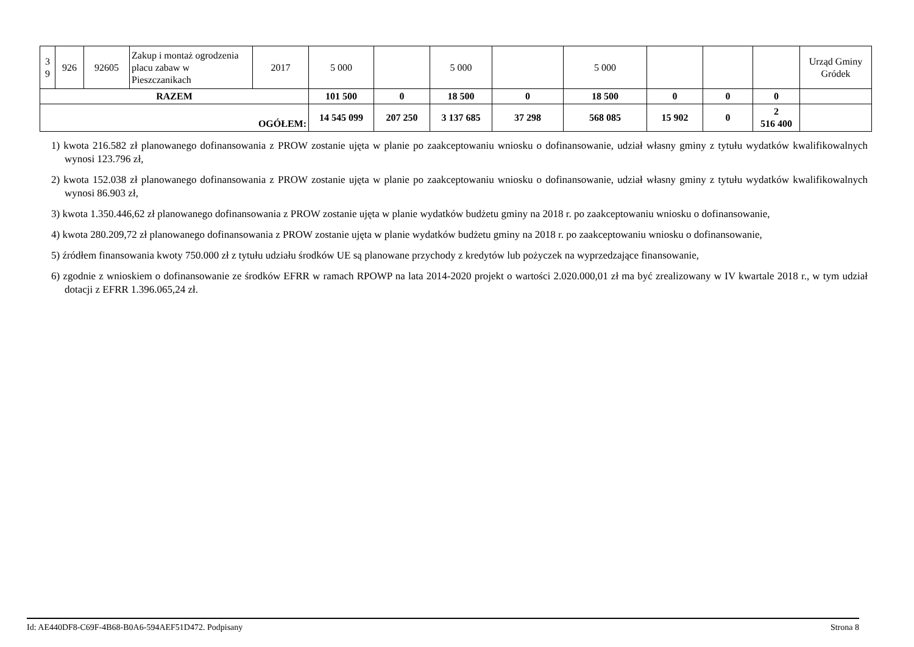| 3 9 | 926 | 92605 | Zakup i montaż ogrodzenia placu zabaw w Pieszczanikach | 2017 | 5 000 | | 5 000 | | 5 000 | | | | Urząd Gminy Gródek |
| RAZEM | | | | | 101 500 | 0 | 18 500 | 0 | 18 500 | 0 | 0 | 0 | |
| OGÓŁEM: | | | | | 14 545 099 | 207 250 | 3 137 685 | 37 298 | 568 085 | 15 902 | 0 | 2 516 400 | |
1) kwota 216.582 zł planowanego dofinansowania z PROW zostanie ujęta w planie po zaakceptowaniu wniosku o dofinansowanie, udział własny gminy z tytułu wydatków kwalifikowalnych wynosi 123.796 zł,
2) kwota 152.038 zł planowanego dofinansowania z PROW zostanie ujęta w planie po zaakceptowaniu wniosku o dofinansowanie, udział własny gminy z tytułu wydatków kwalifikowalnych wynosi 86.903 zł,
3) kwota 1.350.446,62 zł planowanego dofinansowania z PROW zostanie ujęta w planie wydatków budżetu gminy na 2018 r. po zaakceptowaniu wniosku o dofinansowanie,
4) kwota 280.209,72 zł planowanego dofinansowania z PROW zostanie ujęta w planie wydatków budżetu gminy na 2018 r. po zaakceptowaniu wniosku o dofinansowanie,
5) źródłem finansowania kwoty 750.000 zł z tytułu udziału środków UE są planowane przychody z kredytów lub pożyczek na wyprzedzające finansowanie,
6) zgodnie z wnioskiem o dofinansowanie ze środków EFRR w ramach RPOWP na lata 2014-2020 projekt o wartości 2.020.000,01 zł ma być zrealizowany w IV kwartale 2018 r., w tym udział dotacji z EFRR 1.396.065,24 zł.
Id: AE440DF8-C69F-4B68-B0A6-594AEF51D472. Podpisany Strona 8